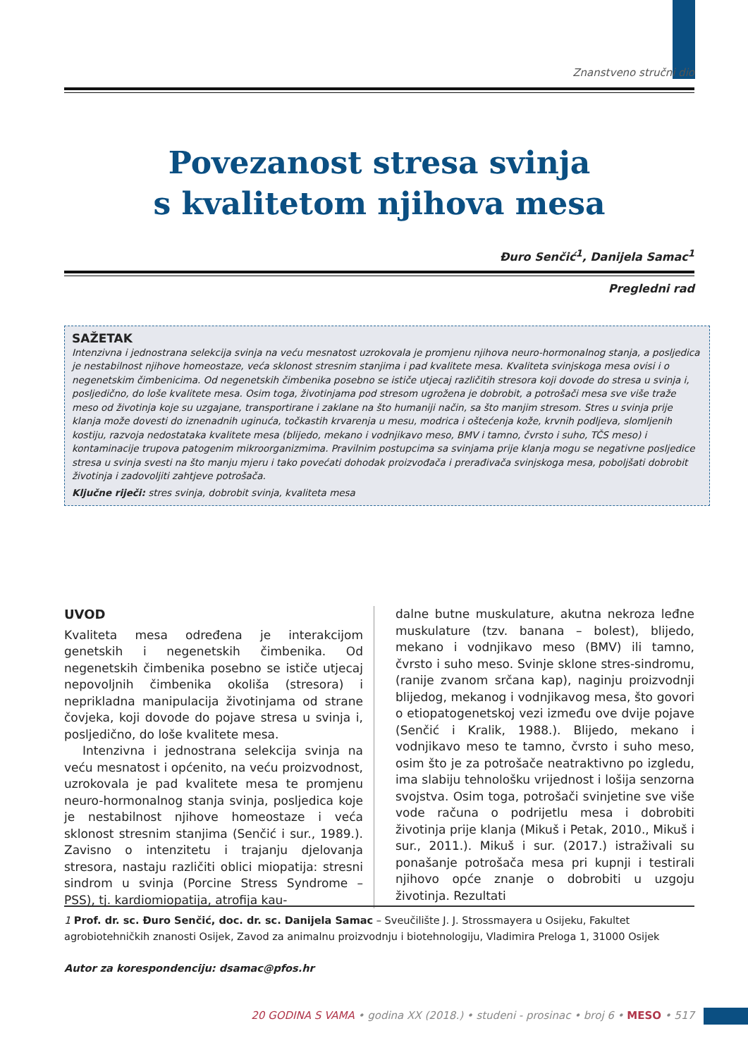Znanstveno stručni dio
Povezanost stresa svinja
s kvalitetom njihova mesa
Đuro Senčić<sup>1</sup>, Danijela Samac<sup>1</sup>
Pregledni rad
SAŽETAK
Intenzivna i jednostrana selekcija svinja na veću mesnatost uzrokovala je promjenu njihova neuro-hormonalnog stanja, a posljedica je nestabilnost njihove homeostaze, veća sklonost stresnim stanjima i pad kvalitete mesa. Kvaliteta svinjskoga mesa ovisi i o negenetskim čimbenicima. Od negenetskih čimbenika posebno se ističe utjecaj različitih stresora koji dovode do stresa u svinja i, posljedično, do loše kvalitete mesa. Osim toga, životinjama pod stresom ugrožena je dobrobit, a potrošači mesa sve više traže meso od životinja koje su uzgajane, transportirane i zaklane na što humaniji način, sa što manjim stresom. Stres u svinja prije klanja može dovesti do iznenadnih uginuća, točkastih krvarenja u mesu, modrica i oštećenja kože, krvnih podljeva, slomljenih kostiju, razvoja nedostataka kvalitete mesa (blijedo, mekano i vodnjikavo meso, BMV i tamno, čvrsto i suho, TČS meso) i kontaminacije trupova patogenim mikroorganizmima. Pravilnim postupcima sa svinjama prije klanja mogu se negativne posljedice stresa u svinja svesti na što manju mjeru i tako povećati dohodak proizvođača i prerađivača svinjskoga mesa, poboljšati dobrobit životinja i zadovoljiti zahtjeve potrošača.
Ključne riječi: stres svinja, dobrobit svinja, kvaliteta mesa
UVOD
Kvaliteta mesa određena je interakcijom genetskih i negenetskih čimbenika. Od negenetskih čimbenika posebno se ističe utjecaj nepovoljnih čimbenika okoliša (stresora) i neprikladna manipulacija životinjama od strane čovjeka, koji dovode do pojave stresa u svinja i, posljedično, do loše kvalitete mesa.
Intenzivna i jednostrana selekcija svinja na veću mesnatost i općenito, na veću proizvodnost, uzrokovala je pad kvalitete mesa te promjenu neuro-hormonalnog stanja svinja, posljedica koje je nestabilnost njihove homeostaze i veća sklonost stresnim stanjima (Senčić i sur., 1989.). Zavisno o intenzitetu i trajanju djelovanja stresora, nastaju različiti oblici miopatija: stresni sindrom u svinja (Porcine Stress Syndrome – PSS), tj. kardiomiopatija, atrofija kau-
dalne butne muskulature, akutna nekroza leđne muskulature (tzv. banana – bolest), blijedo, mekano i vodnjikavo meso (BMV) ili tamno, čvrsto i suho meso. Svinje sklone stres-sindromu, (ranije zvanom srčana kap), naginju proizvodnji blijedog, mekanog i vodnjikavog mesa, što govori o etiopatogenetskoj vezi između ove dvije pojave (Senčić i Kralik, 1988.). Blijedo, mekano i vodnjikavo meso te tamno, čvrsto i suho meso, osim što je za potrošače neatraktivno po izgledu, ima slabiju tehnološku vrijednost i lošija senzorna svojstva. Osim toga, potrošači svinjetine sve više vode računa o podrijetlu mesa i dobrobiti životinja prije klanja (Mikuš i Petak, 2010., Mikuš i sur., 2011.). Mikuš i sur. (2017.) istraživali su ponašanje potrošača mesa pri kupnji i testirali njihovo opće znanje o dobrobiti u uzgoju životinja. Rezultati
1 Prof. dr. sc. Đuro Senčić, doc. dr. sc. Danijela Samac – Sveučilište J. J. Strossmayera u Osijeku, Fakultet agrobiotehničkih znanosti Osijek, Zavod za animalnu proizvodnju i biotehnologiju, Vladimira Preloga 1, 31000 Osijek
Autor za korespondenciju: dsamac@pfos.hr
20 GODINA S VAMA • godina XX (2018.) • studeni - prosinac • broj 6 • MESO • 517